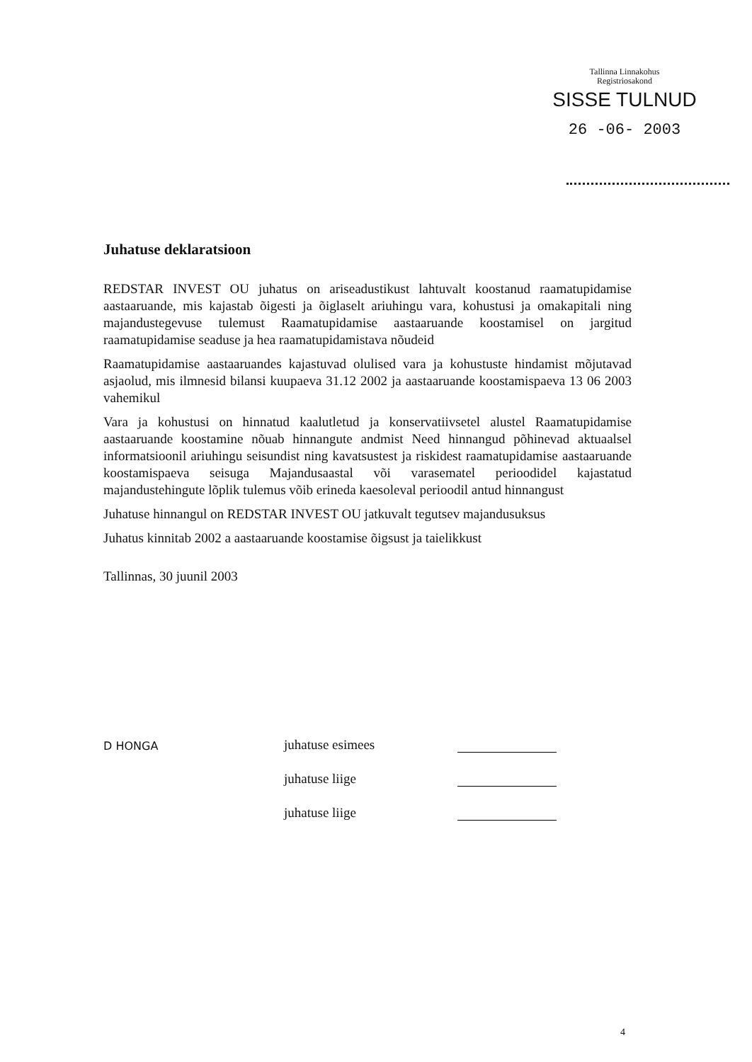Tallinna Linnakohus
Registriosakond
SISSE TULNUD
26 -06- 2003
Juhatuse deklaratsioon
REDSTAR INVEST OU juhatus on ariseadustikust lahtuvalt koostanud raamatupidamise aastaaruande, mis kajastab õigesti ja õiglaselt ariuhingu vara, kohustusi ja omakapitali ning majandustegevuse tulemust Raamatupidamise aastaaruande koostamisel on jargitud raamatupidamise seaduse ja hea raamatupidamistava nõudeid
Raamatupidamise aastaaruandes kajastuvad olulised vara ja kohustuste hindamist mõjutavad asjaolud, mis ilmnesid bilansi kuupaeva 31.12 2002 ja aastaaruande koostamispaeva 13 06 2003 vahemikul
Vara ja kohustusi on hinnatud kaalutletud ja konservatiivsetel alustel Raamatupidamise aastaaruande koostamine nõuab hinnangute andmist Need hinnangud põhinevad aktuaalsel informatsioonil ariuhingu seisundist ning kavatsustest ja riskidest raamatupidamise aastaaruande koostamispaeva seisuga Majandusaastal või varasematel perioodidel kajastatud majandustehingute lõplik tulemus võib erineda kaesoleval perioodil antud hinnangust
Juhatuse hinnangul on REDSTAR INVEST OU jatkuvalt tegutsev majandusuksus
Juhatus kinnitab 2002 a aastaaruande koostamise õigsust ja taielikkust
Tallinnas, 30 juunil 2003
D HONGA
juhatuse esimees
juhatuse liige
juhatuse liige
4